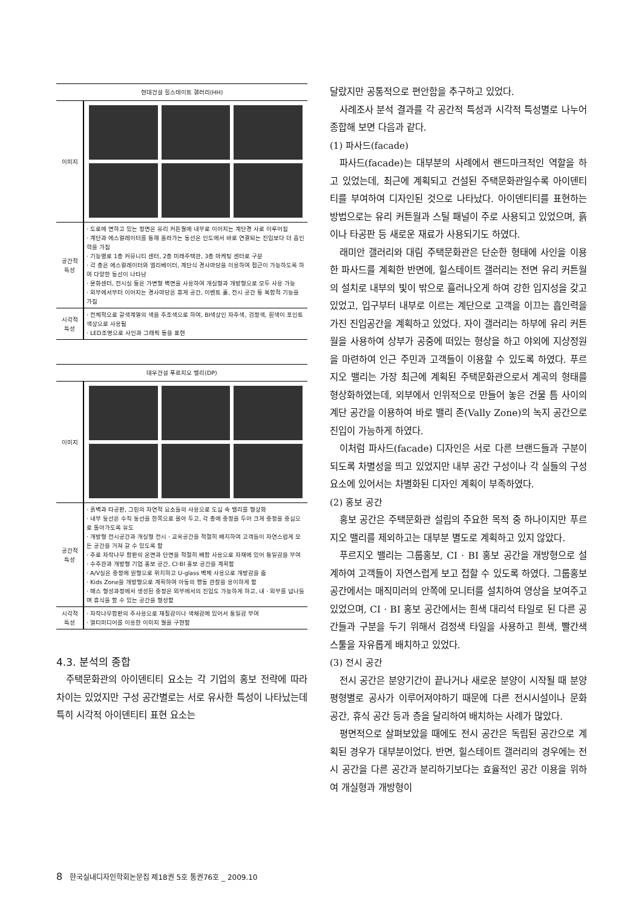| 현대건설 힐스테이트 갤러리(HH) | |
| --- | --- |
| 이미지 | |
| 공간적 특성 | · 도로에 면하고 있는 정면은 유리 커튼월에 내부로 이어지는 계단경 사로 이루어짐 · 계단과 에스컬레이터를 통해 올라가는 동선은 인도에서 바로 연결되는 진입보다 더 흡인력을 가짐 · 기능별로 1층 커뮤니티 센터, 2층 미래주택관, 3층 마케팅 센터로 구분 · 각 층은 에스컬레이터와 엘리베이터, 계단식 경사마당을 이용하여 접근이 가능하도록 하여 다양한 동선이 나타남 · 문화센터, 전시실 등은 가변형 벽면을 사용하여 개실형과 개방형으로 모두 사용 가능 · 외부에서부터 이어지는 경사마당은 휴게 공간, 이벤트 홀, 전시 공간 등 복합적 기능을 가짐 |
| 시각적 특성 | · 전체적으로 갈색계열의 색을 주조색으로 하여, BI색상인 자주색, 검정색, 흰색이 포인트 색상으로 사용됨 · LED조명으로 사인과 그래픽 등을 표현 |
| 대우건설 푸르지오 밸리(DP) | |
| --- | --- |
| 이미지 | |
| 공간적 특성 | · 흙벽과 타공판, 그린의 자연적 요소들의 사용으로 도심 속 밸리를 형상화 · 내부 동선은 수직 동선을 한쪽으로 몰아 두고, 각 층에 중정을 두어 크게 중정을 중심으로 돌아가도록 유도 · 개방형 전시공간과 개실형 전시 · 교육공간을 적절히 배치하여 고객들이 자연스럽게 모든 공간을 거쳐 갈 수 있도록 함 · 주로 자작나무 합판의 온면과 단면을 적절히 배합 사용으로 자재에 있어 통일감을 부여 · 수주관과 개방형 기업 홍보 공간, CI·BI 홍보 공간을 계획함 · A/V실은 중정에 원형으로 위치하고 U-glass 벽체 사용으로 개방감을 줌 · Kids Zone을 개방형으로 계획하여 아동의 행동 관찰을 용이하게 함 · 매스 형성과정에서 생성된 중정은 외부에서의 진입도 가능하게 하고, 내 · 외부를 넘나들며 휴식을 할 수 있는 공간을 형성함 |
| 시각적 특성 | · 자작나무합판의 주사용으로 재질감이나 색채감에 있어서 통일감 부여 · 멀티미디어를 이용한 이미지 월을 구현함 |
4.3. 분석의 종합
주택문화관의 아이덴티티 요소는 각 기업의 홍보 전략에 따라 차이는 있었지만 구성 공간별로는 서로 유사한 특성이 나타났는데 특히 시각적 아이덴티티 표현 요소는
달랐지만 공통적으로 편안함을 추구하고 있었다.
사례조사 분석 결과를 각 공간적 특성과 시각적 특성별로 나누어 종합해 보면 다음과 같다.
(1) 파사드(facade)
파사드(facade)는 대부분의 사례에서 랜드마크적인 역할을 하고 있었는데, 최근에 계획되고 건설된 주택문화관일수록 아이덴티티를 부여하여 디자인된 것으로 나타났다. 아이덴티티를 표현하는 방법으로는 유리 커튼월과 스틸 패널이 주로 사용되고 있었으며, 흙이나 타공판 등 새로운 재료가 사용되기도 하였다.
래미안 갤러리와 대림 주택문화관은 단순한 형태에 사인을 이용한 파사드를 계획한 반면에, 힐스테이트 갤러리는 전면 유리 커튼월의 설치로 내부의 빛이 밖으로 흘러나오게 하여 강한 입지성을 갖고 있었고, 입구부터 내부로 이르는 계단으로 고객을 이끄는 흡인력을 가진 진입공간을 계획하고 있었다. 자이 갤러리는 하부에 유리 커튼월을 사용하여 상부가 공중에 떠있는 형상을 하고 야외에 지상정원을 마련하여 인근 주민과 고객들이 이용할 수 있도록 하였다. 푸르지오 밸리는 가장 최근에 계획된 주택문화관으로서 계곡의 형태를 형상화하였는데, 외부에서 인위적으로 만들어 놓은 건물 틈 사이의 계단 공간을 이용하여 바로 밸리 존(Vally Zone)의 녹지 공간으로 진입이 가능하게 하였다.
이처럼 파사드(facade) 디자인은 서로 다른 브랜드들과 구분이 되도록 차별성을 띄고 있었지만 내부 공간 구성이나 각 실들의 구성 요소에 있어서는 차별화된 디자인 계획이 부족하였다.
(2) 홍보 공간
홍보 공간은 주택문화관 설립의 주요한 목적 중 하나이지만 푸르지오 밸리를 제외하고는 대부분 별도로 계획하고 있지 않았다.
푸르지오 밸리는 그룹홍보, CI · BI 홍보 공간을 개방형으로 설계하여 고객들이 자연스럽게 보고 접할 수 있도록 하였다. 그룹홍보 공간에서는 매직미러의 안쪽에 모니터를 설치하여 영상을 보여주고 있었으며, CI · BI 홍보 공간에서는 흰색 대리석 타일로 된 다른 공간들과 구분을 두기 위해서 검정색 타일을 사용하고 흰색, 빨간색 스툴을 자유롭게 배치하고 있었다.
(3) 전시 공간
전시 공간은 분양기간이 끝나거나 새로운 분양이 시작될 때 분양 평형별로 공사가 이루어져야하기 때문에 다른 전시시설이나 문화 공간, 휴식 공간 등과 층을 달리하여 배치하는 사례가 많았다.
평면적으로 살펴보았을 때에도 전시 공간은 독립된 공간으로 계획된 경우가 대부분이었다. 반면, 힐스테이트 갤러리의 경우에는 전시 공간을 다른 공간과 분리하기보다는 효율적인 공간 이용을 위하여 개실형과 개방형이
8 한국실내디자인학회논문집 제18권 5호 통권76호 _ 2009.10